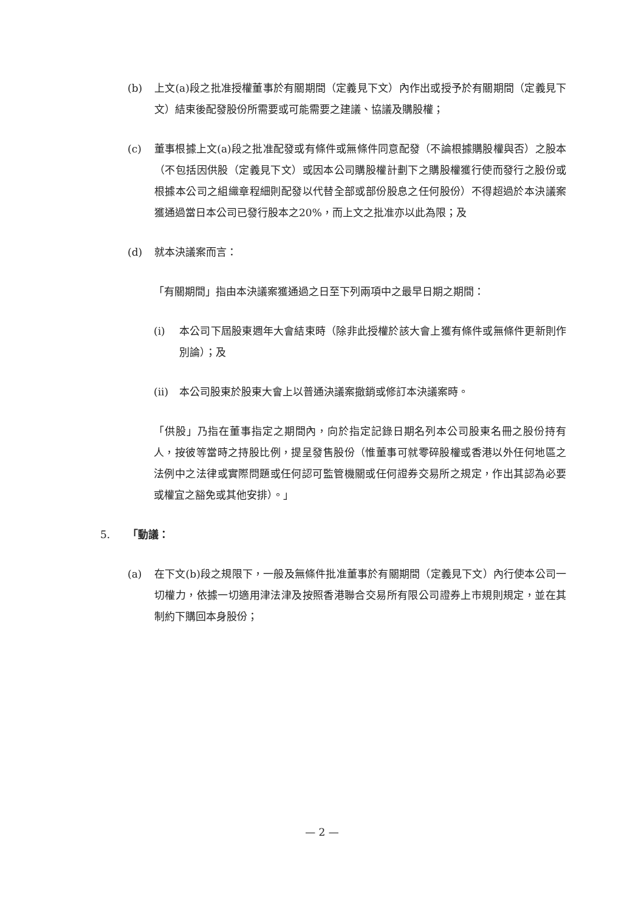(b) 上文(a)段之批准授權董事於有關期間（定義見下文）內作出或授予於有關期間（定義見下文）結束後配發股份所需要或可能需要之建議、協議及購股權；
(c) 董事根據上文(a)段之批准配發或有條件或無條件同意配發（不論根據購股權與否）之股本（不包括因供股（定義見下文）或因本公司購股權計劃下之購股權獲行使而發行之股份或根據本公司之組織章程細則配發以代替全部或部份股息之任何股份）不得超過於本決議案獲通過當日本公司已發行股本之20%，而上文之批准亦以此為限；及
(d) 就本決議案而言：
「有關期間」指由本決議案獲通過之日至下列兩項中之最早日期之期間：
(i) 本公司下屆股東週年大會結束時（除非此授權於該大會上獲有條件或無條件更新則作別論）；及
(ii) 本公司股東於股東大會上以普通決議案撤銷或修訂本決議案時。
「供股」乃指在董事指定之期間內，向於指定記錄日期名列本公司股東名冊之股份持有人，按彼等當時之持股比例，提呈發售股份（惟董事可就零碎股權或香港以外任何地區之法例中之法律或實際問題或任何認可監管機關或任何證券交易所之規定，作出其認為必要或權宜之豁免或其他安排）。」
5. 「動議：
(a) 在下文(b)段之規限下，一般及無條件批准董事於有關期間（定義見下文）內行使本公司一切權力，依據一切適用津法津及按照香港聯合交易所有限公司證券上市規則規定，並在其制約下購回本身股份；
— 2 —